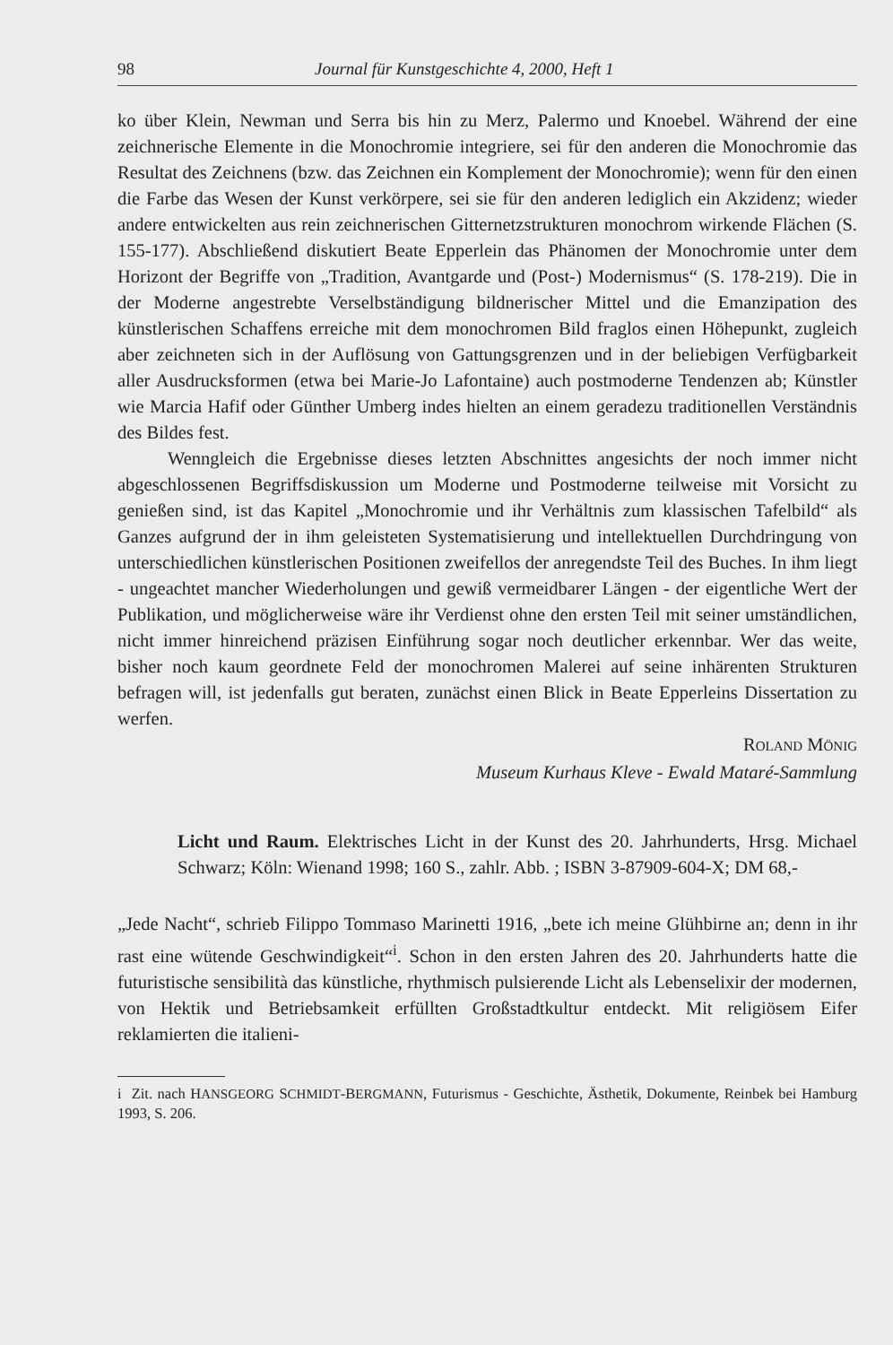98 Journal für Kunstgeschichte 4, 2000, Heft 1
ko über Klein, Newman und Serra bis hin zu Merz, Palermo und Knoebel. Während der eine zeichnerische Elemente in die Monochromie integriere, sei für den anderen die Monochromie das Resultat des Zeichnens (bzw. das Zeichnen ein Komplement der Monochromie); wenn für den einen die Farbe das Wesen der Kunst verkörpere, sei sie für den anderen lediglich ein Akzidenz; wieder andere entwickelten aus rein zeichnerischen Gitternetzstrukturen monochrom wirkende Flächen (S. 155-177). Abschließend diskutiert Beate Epperlein das Phänomen der Monochromie unter dem Horizont der Begriffe von „Tradition, Avantgarde und (Post-) Modernismus“ (S. 178-219). Die in der Moderne angestrebte Verselbständigung bildnerischer Mittel und die Emanzipation des künstlerischen Schaffens erreiche mit dem monochromen Bild fraglos einen Höhepunkt, zugleich aber zeichneten sich in der Auflösung von Gattungsgrenzen und in der beliebigen Verfügbarkeit aller Ausdrucksformen (etwa bei Marie-Jo Lafontaine) auch postmoderne Tendenzen ab; Künstler wie Marcia Hafif oder Günther Umberg indes hielten an einem geradezu traditionellen Verständnis des Bildes fest.
Wenngleich die Ergebnisse dieses letzten Abschnittes angesichts der noch immer nicht abgeschlossenen Begriffsdiskussion um Moderne und Postmoderne teilweise mit Vorsicht zu genießen sind, ist das Kapitel „Monochromie und ihr Verhältnis zum klassischen Tafelbild“ als Ganzes aufgrund der in ihm geleisteten Systematisierung und intellektuellen Durchdringung von unterschiedlichen künstlerischen Positionen zweifellos der anregendste Teil des Buches. In ihm liegt - ungeachtet mancher Wiederholungen und gewiß vermeidbarer Längen - der eigentliche Wert der Publikation, und möglicherweise wäre ihr Verdienst ohne den ersten Teil mit seiner umständlichen, nicht immer hinreichend präzisen Einführung sogar noch deutlicher erkennbar. Wer das weite, bisher noch kaum geordnete Feld der monochromen Malerei auf seine inhärenten Strukturen befragen will, ist jedenfalls gut beraten, zunächst einen Blick in Beate Epperleins Dissertation zu werfen.
ROLAND MÖNIG
Museum Kurhaus Kleve - Ewald Mataré-Sammlung
Licht und Raum. Elektrisches Licht in der Kunst des 20. Jahrhunderts, Hrsg. Michael Schwarz; Köln: Wienand 1998; 160 S., zahlr. Abb. ; ISBN 3-87909-604-X; DM 68,-
„Jede Nacht“, schrieb Filippo Tommaso Marinetti 1916, „bete ich meine Glühbirne an; denn in ihr rast eine wütende Geschwindigkeit“<sup>i</sup>. Schon in den ersten Jahren des 20. Jahrhunderts hatte die futuristische sensibilità das künstliche, rhythmisch pulsierende Licht als Lebenselixir der modernen, von Hektik und Betriebsamkeit erfüllten Großstadtkultur entdeckt. Mit religiösem Eifer reklamierten die italieni-
i Zit. nach HANSGEORG SCHMIDT-BERGMANN, Futurismus - Geschichte, Ästhetik, Dokumente, Reinbek bei Hamburg 1993, S. 206.